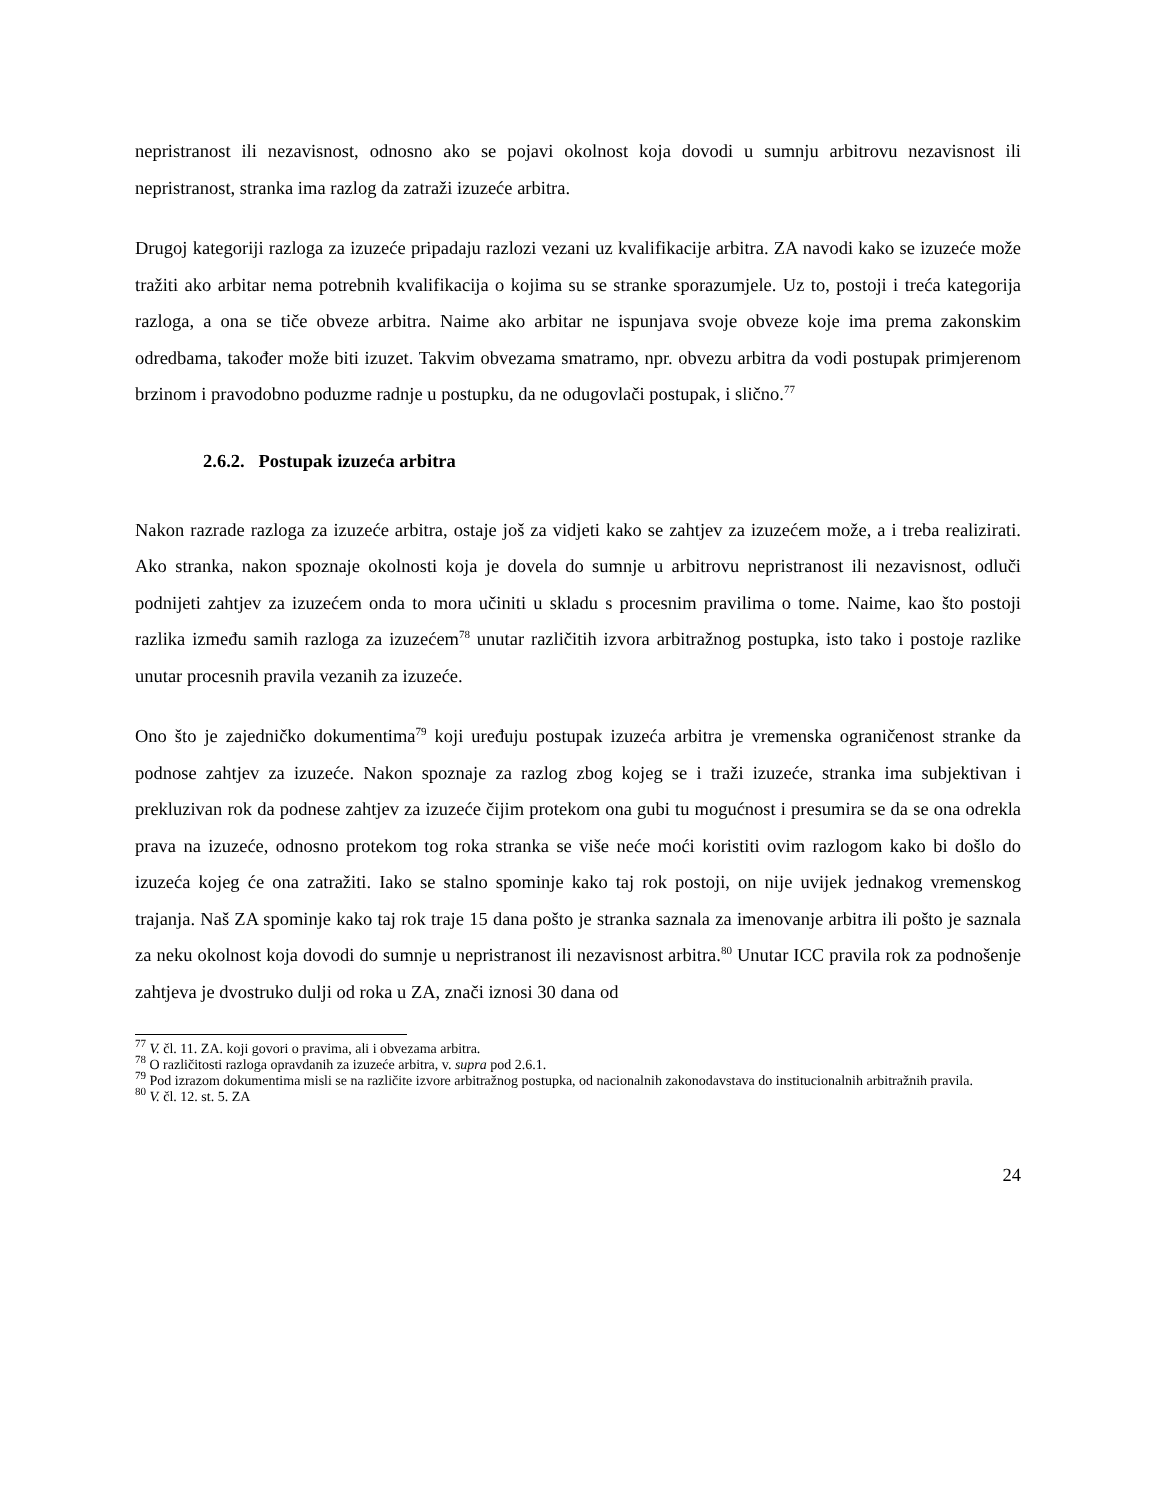nepristranost ili nezavisnost, odnosno ako se pojavi okolnost koja dovodi u sumnju arbitrovu nezavisnost ili nepristranost, stranka ima razlog da zatraži izuzeće arbitra.
Drugoj kategoriji razloga za izuzeće pripadaju razlozi vezani uz kvalifikacije arbitra. ZA navodi kako se izuzeće može tražiti ako arbitar nema potrebnih kvalifikacija o kojima su se stranke sporazumjele. Uz to, postoji i treća kategorija razloga, a ona se tiče obveze arbitra. Naime ako arbitar ne ispunjava svoje obveze koje ima prema zakonskim odredbama, također može biti izuzet. Takvim obvezama smatramo, npr. obvezu arbitra da vodi postupak primjerenom brzinom i pravodobno poduzme radnje u postupku, da ne odugovlači postupak, i slično.<sup>77</sup>
2.6.2. Postupak izuzeća arbitra
Nakon razrade razloga za izuzeće arbitra, ostaje još za vidjeti kako se zahtjev za izuzećem može, a i treba realizirati. Ako stranka, nakon spoznaje okolnosti koja je dovela do sumnje u arbitrovu nepristranost ili nezavisnost, odluči podnijeti zahtjev za izuzećem onda to mora učiniti u skladu s procesnim pravilima o tome. Naime, kao što postoji razlika između samih razloga za izuzećem<sup>78</sup> unutar različitih izvora arbitražnog postupka, isto tako i postoje razlike unutar procesnih pravila vezanih za izuzeće.
Ono što je zajedničko dokumentima<sup>79</sup> koji uređuju postupak izuzeća arbitra je vremenska ograničenost stranke da podnose zahtjev za izuzeće. Nakon spoznaje za razlog zbog kojeg se i traži izuzeće, stranka ima subjektivan i prekluzivan rok da podnese zahtjev za izuzeće čijim protekom ona gubi tu mogućnost i presumira se da se ona odrekla prava na izuzeće, odnosno protekom tog roka stranka se više neće moći koristiti ovim razlogom kako bi došlo do izuzeća kojeg će ona zatražiti. Iako se stalno spominje kako taj rok postoji, on nije uvijek jednakog vremenskog trajanja. Naš ZA spominje kako taj rok traje 15 dana pošto je stranka saznala za imenovanje arbitra ili pošto je saznala za neku okolnost koja dovodi do sumnje u nepristranost ili nezavisnost arbitra.<sup>80</sup> Unutar ICC pravila rok za podnošenje zahtjeva je dvostruko dulji od roka u ZA, znači iznosi 30 dana od
<sup>77</sup> V. čl. 11. ZA. koji govori o pravima, ali i obvezama arbitra.
<sup>78</sup> O različitosti razloga opravdanih za izuzeće arbitra, v. supra pod 2.6.1.
<sup>79</sup> Pod izrazom dokumentima misli se na različite izvore arbitražnog postupka, od nacionalnih zakonodavstava do institucionalnih arbitražnih pravila.
<sup>80</sup> V. čl. 12. st. 5. ZA
24